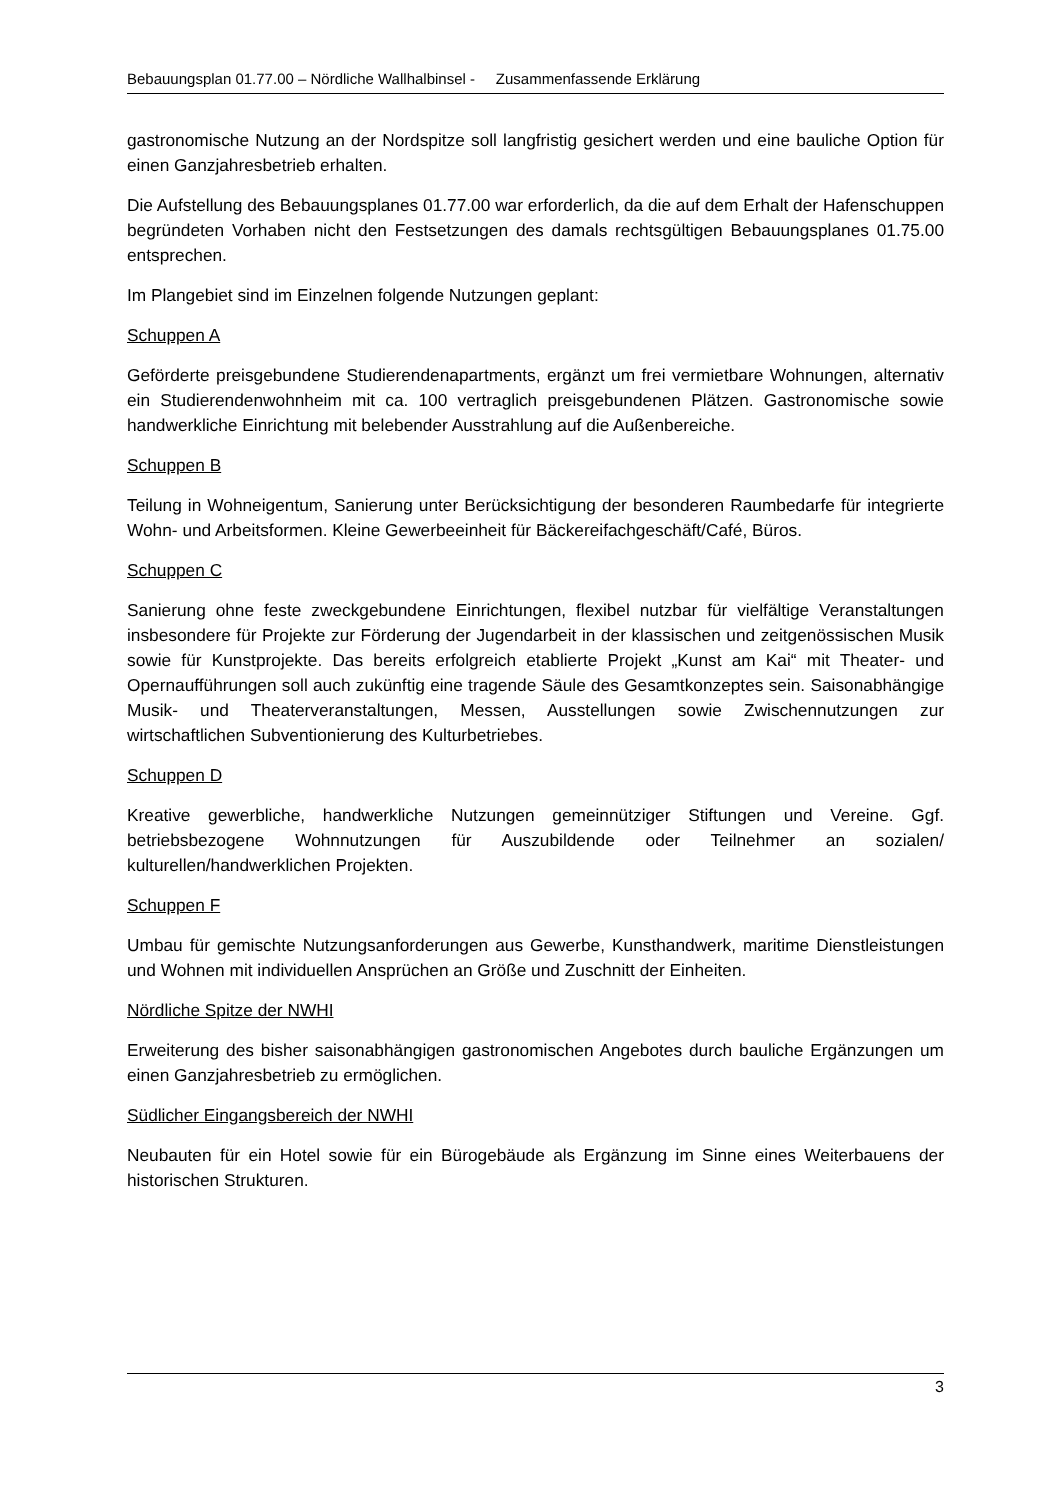Bebauungsplan 01.77.00 – Nördliche Wallhalbinsel - Zusammenfassende Erklärung
gastronomische Nutzung an der Nordspitze soll langfristig gesichert werden und eine bauliche Option für einen Ganzjahresbetrieb erhalten.
Die Aufstellung des Bebauungsplanes 01.77.00 war erforderlich, da die auf dem Erhalt der Hafenschuppen begründeten Vorhaben nicht den Festsetzungen des damals rechtsgültigen Bebauungsplanes 01.75.00 entsprechen.
Im Plangebiet sind im Einzelnen folgende Nutzungen geplant:
Schuppen A
Geförderte preisgebundene Studierendenapartments, ergänzt um frei vermietbare Wohnungen, alternativ ein Studierendenwohnheim mit ca. 100 vertraglich preisgebundenen Plätzen. Gastronomische sowie handwerkliche Einrichtung mit belebender Ausstrahlung auf die Außenbereiche.
Schuppen B
Teilung in Wohneigentum, Sanierung unter Berücksichtigung der besonderen Raumbedarfe für integrierte Wohn- und Arbeitsformen. Kleine Gewerbeeinheit für Bäckereifachgeschäft/Café, Büros.
Schuppen C
Sanierung ohne feste zweckgebundene Einrichtungen, flexibel nutzbar für vielfältige Veranstaltungen insbesondere für Projekte zur Förderung der Jugendarbeit in der klassischen und zeitgenössischen Musik sowie für Kunstprojekte. Das bereits erfolgreich etablierte Projekt „Kunst am Kai“ mit Theater- und Opernaufführungen soll auch zukünftig eine tragende Säule des Gesamtkonzeptes sein. Saisonabhängige Musik- und Theaterveranstaltungen, Messen, Ausstellungen sowie Zwischennutzungen zur wirtschaftlichen Subventionierung des Kulturbetriebes.
Schuppen D
Kreative gewerbliche, handwerkliche Nutzungen gemeinnütziger Stiftungen und Vereine. Ggf. betriebsbezogene Wohnnutzungen für Auszubildende oder Teilnehmer an sozialen/ kulturellen/handwerklichen Projekten.
Schuppen F
Umbau für gemischte Nutzungsanforderungen aus Gewerbe, Kunsthandwerk, maritime Dienstleistungen und Wohnen mit individuellen Ansprüchen an Größe und Zuschnitt der Einheiten.
Nördliche Spitze der NWHI
Erweiterung des bisher saisonabhängigen gastronomischen Angebotes durch bauliche Ergänzungen um einen Ganzjahresbetrieb zu ermöglichen.
Südlicher Eingangsbereich der NWHI
Neubauten für ein Hotel sowie für ein Bürogebäude als Ergänzung im Sinne eines Weiterbauens der historischen Strukturen.
3